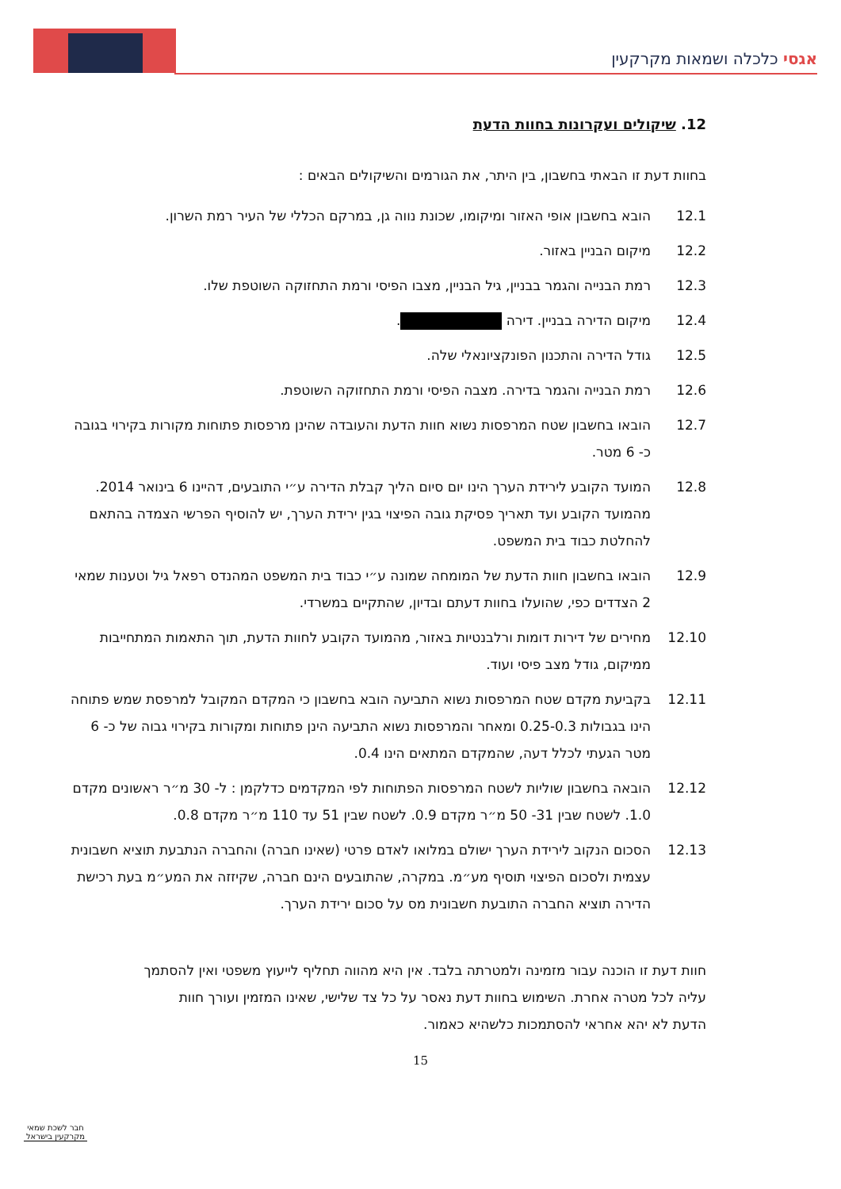אגסי כלכלה ושמאות מקרקעין
12. שיקולים ועקרונות בחוות הדעת
בחוות דעת זו הבאתי בחשבון, בין היתר, את הגורמים והשיקולים הבאים :
12.1 הובא בחשבון אופי האזור ומיקומו, שכונת נווה גן, במרקם הכללי של העיר רמת השרון.
12.2 מיקום הבניין באזור.
12.3 רמת הבנייה והגמר בבניין, גיל הבניין, מצבו הפיסי ורמת התחזוקה השוטפת שלו.
12.4 מיקום הדירה בבניין. דירה .
12.5 גודל הדירה והתכנון הפונקציונאלי שלה.
12.6 רמת הבנייה והגמר בדירה. מצבה הפיסי ורמת התחזוקה השוטפת.
12.7 הובאו בחשבון שטח המרפסות נשוא חוות הדעת והעובדה שהינן מרפסות פתוחות מקורות בקירוי בגובה כ- 6 מטר.
12.8 המועד הקובע לירידת הערך הינו יום סיום הליך קבלת הדירה ע״י התובעים, דהיינו 6 בינואר 2014. מהמועד הקובע ועד תאריך פסיקת גובה הפיצוי בגין ירידת הערך, יש להוסיף הפרשי הצמדה בהתאם להחלטת כבוד בית המשפט.
12.9 הובאו בחשבון חוות הדעת של המומחה שמונה ע״י כבוד בית המשפט המהנדס רפאל גיל וטענות שמאי 2 הצדדים כפי, שהועלו בחוות דעתם ובדיון, שהתקיים במשרדי.
12.10 מחירים של דירות דומות ורלבנטיות באזור, מהמועד הקובע לחוות הדעת, תוך התאמות המתחייבות ממיקום, גודל מצב פיסי ועוד.
12.11 בקביעת מקדם שטח המרפסות נשוא התביעה הובא בחשבון כי המקדם המקובל למרפסת שמש פתוחה הינו בגבולות 0.25-0.3 ומאחר והמרפסות נשוא התביעה הינן פתוחות ומקורות בקירוי גבוה של כ- 6 מטר הגעתי לכלל דעה, שהמקדם המתאים הינו 0.4.
12.12 הובאה בחשבון שוליות לשטח המרפסות הפתוחות לפי המקדמים כדלקמן : ל- 30 מ״ר ראשונים מקדם 1.0. לשטח שבין 31- 50 מ״ר מקדם 0.9. לשטח שבין 51 עד 110 מ״ר מקדם 0.8.
12.13 הסכום הנקוב לירידת הערך ישולם במלואו לאדם פרטי (שאינו חברה) והחברה הנתבעת תוציא חשבונית עצמית ולסכום הפיצוי תוסיף מע״מ. במקרה, שהתובעים הינם חברה, שקיזזה את המע״מ בעת רכישת הדירה תוציא החברה התובעת חשבונית מס על סכום ירידת הערך.
חוות דעת זו הוכנה עבור מזמינה ולמטרתה בלבד. אין היא מהווה תחליף לייעוץ משפטי ואין להסתמך עליה לכל מטרה אחרת. השימוש בחוות דעת נאסר על כל צד שלישי, שאינו המזמין ועורך חוות הדעת לא יהא אחראי להסתמכות כלשהיא כאמור.
15
חבר לשכת שמאי מקרקעין בישראל